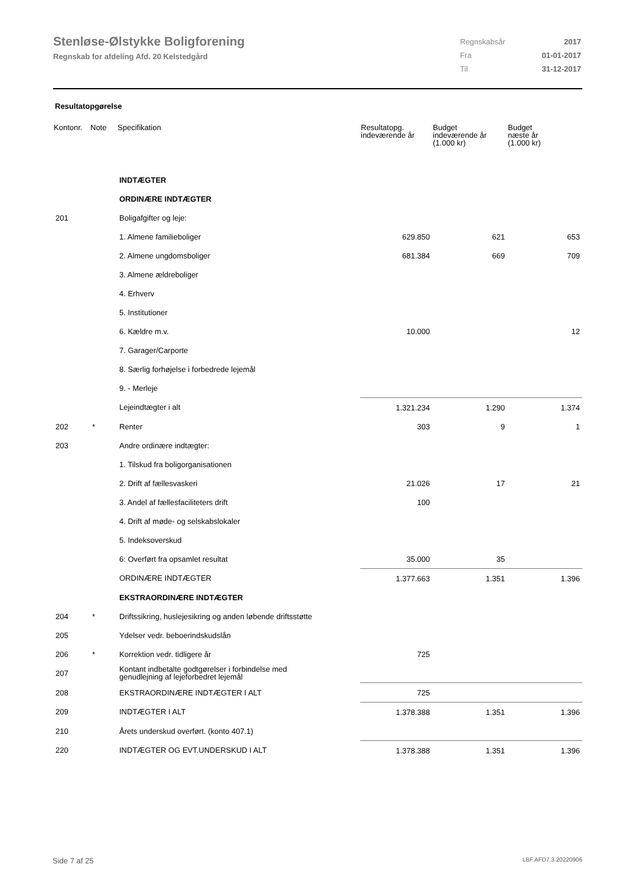Stenløse-Ølstykke Boligforening
Regnskab for afdeling Afd. 20 Kelstedgård
| Regnskabsår | 2017 |
| Fra | 01-01-2017 |
| Til | 31-12-2017 |
Resultatopgørelse
| Kontonr. | Note | Specifikation | Resultatopg. indeværende år | Budget indeværende år (1.000 kr) | Budget næste år (1.000 kr) |
| --- | --- | --- | --- | --- | --- |
| | | INDTÆGTER | | | |
| | | ORDINÆRE INDTÆGTER | | | |
| 201 | | Boligafgifter og leje: | | | |
| | | 1. Almene familieboliger | 629.850 | 621 | 653 |
| | | 2. Almene ungdomsboliger | 681.384 | 669 | 709 |
| | | 3. Almene ældreboliger | | | |
| | | 4. Erhverv | | | |
| | | 5. Institutioner | | | |
| | | 6. Kældre m.v. | 10.000 | | 12 |
| | | 7. Garager/Carporte | | | |
| | | 8. Særlig forhøjelse i forbedrede lejemål | | | |
| | | 9. - Merleje | | | |
| | | Lejeindtægter i alt | 1.321.234 | 1.290 | 1.374 |
| 202 | * | Renter | 303 | 9 | 1 |
| 203 | | Andre ordinære indtægter: | | | |
| | | 1. Tilskud fra boligorganisationen | | | |
| | | 2. Drift af fællesvaskeri | 21.026 | 17 | 21 |
| | | 3. Andel af fællesfaciliteters drift | 100 | | |
| | | 4. Drift af møde- og selskabslokaler | | | |
| | | 5. Indeksoverskud | | | |
| | | 6: Overført fra opsamlet resultat | 35.000 | 35 | |
| | | ORDINÆRE INDTÆGTER | 1.377.663 | 1.351 | 1.396 |
| | | EKSTRAORDINÆRE INDTÆGTER | | | |
| 204 | * | Driftssikring, huslejesikring og anden løbende driftsstøtte | | | |
| 205 | | Ydelser vedr. beboerindskudslån | | | |
| 206 | * | Korrektion vedr. tidligere år | 725 | | |
| 207 | | Kontant indbetalte godtgørelser i forbindelse med genudlejning af lejeforbedret lejemål | | | |
| 208 | | EKSTRAORDINÆRE INDTÆGTER I ALT | 725 | | |
| 209 | | INDTÆGTER I ALT | 1.378.388 | 1.351 | 1.396 |
| 210 | | Årets underskud overført. (konto 407.1) | | | |
| 220 | | INDTÆGTER OG EVT.UNDERSKUD I ALT | 1.378.388 | 1.351 | 1.396 |
Side 7 af 25 LBF.AFD7.3.20220906